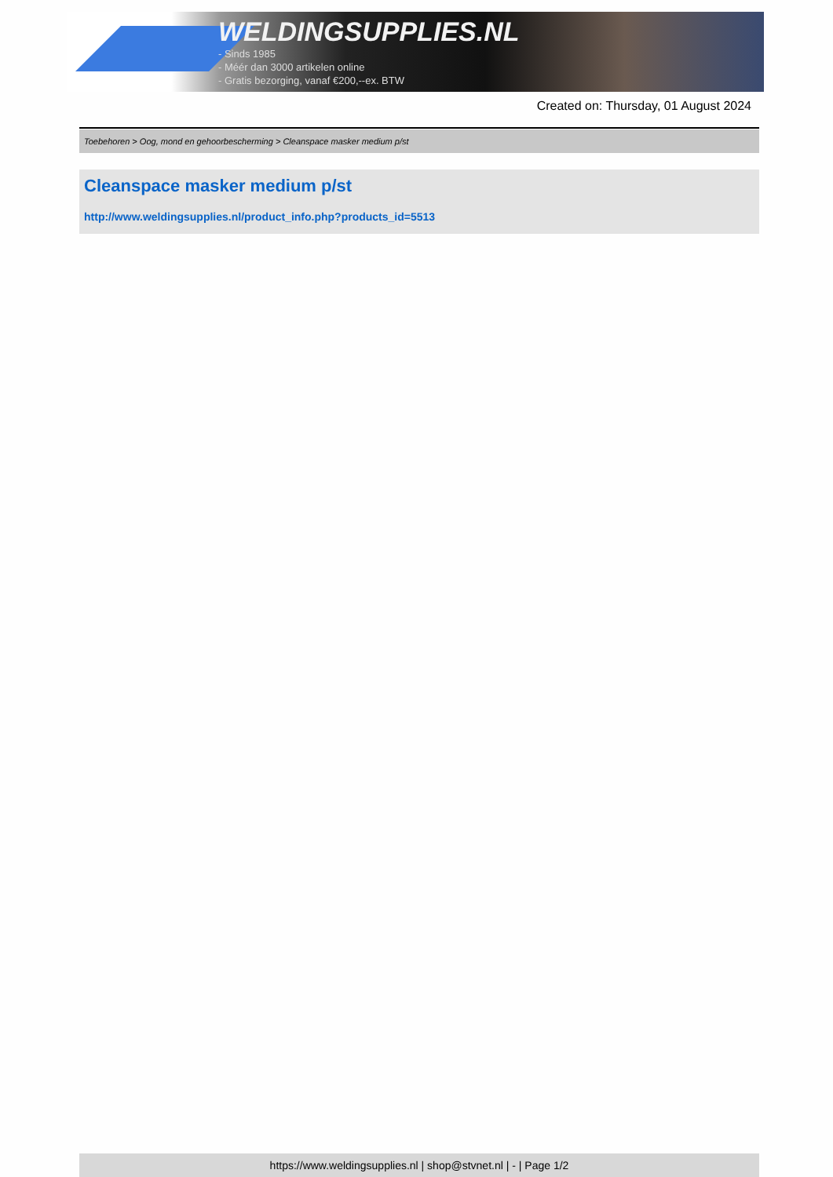WELDINGSUPPLIES.NL
- Sinds 1985
- Méér dan 3000 artikelen online
- Gratis bezorging, vanaf €200,--ex. BTW
Created on: Thursday, 01 August 2024
Toebehoren > Oog, mond en gehoorbescherming > Cleanspace masker medium p/st
Cleanspace masker medium p/st
http://www.weldingsupplies.nl/product_info.php?products_id=5513
https://www.weldingsupplies.nl | shop@stvnet.nl | - | Page 1/2